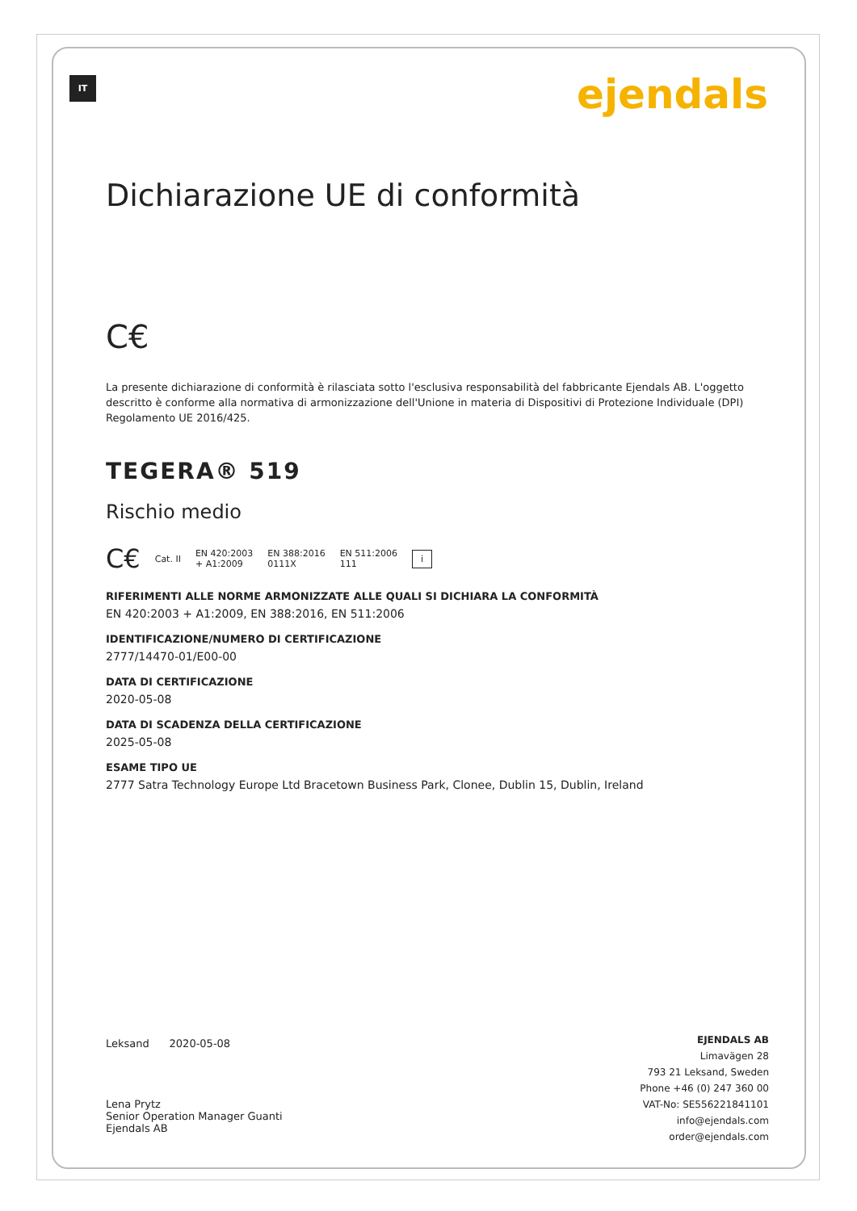IT ejendals
Dichiarazione UE di conformità
C€
La presente dichiarazione di conformità è rilasciata sotto l'esclusiva responsabilità del fabbricante Ejendals AB. L'oggetto descritto è conforme alla normativa di armonizzazione dell'Unione in materia di Dispositivi di Protezione Individuale (DPI) Regolamento UE 2016/425.
TEGERA® 519
Rischio medio
C€ Cat. II EN 420:2003
+ A1:2009 EN 388:2016
0111X EN 511:2006
111 i
RIFERIMENTI ALLE NORME ARMONIZZATE ALLE QUALI SI DICHIARA LA CONFORMITÀ
EN 420:2003 + A1:2009, EN 388:2016, EN 511:2006
IDENTIFICAZIONE/NUMERO DI CERTIFICAZIONE
2777/14470-01/E00-00
DATA DI CERTIFICAZIONE
2020-05-08
DATA DI SCADENZA DELLA CERTIFICAZIONE
2025-05-08
ESAME TIPO UE
2777 Satra Technology Europe Ltd Bracetown Business Park, Clonee, Dublin 15, Dublin, Ireland
Leksand 2020-05-08
Lena Prytz
Senior Operation Manager Guanti
Ejendals AB
EJENDALS AB
Limavägen 28
793 21 Leksand, Sweden
Phone +46 (0) 247 360 00
VAT-No: SE556221841101
info@ejendals.com
order@ejendals.com